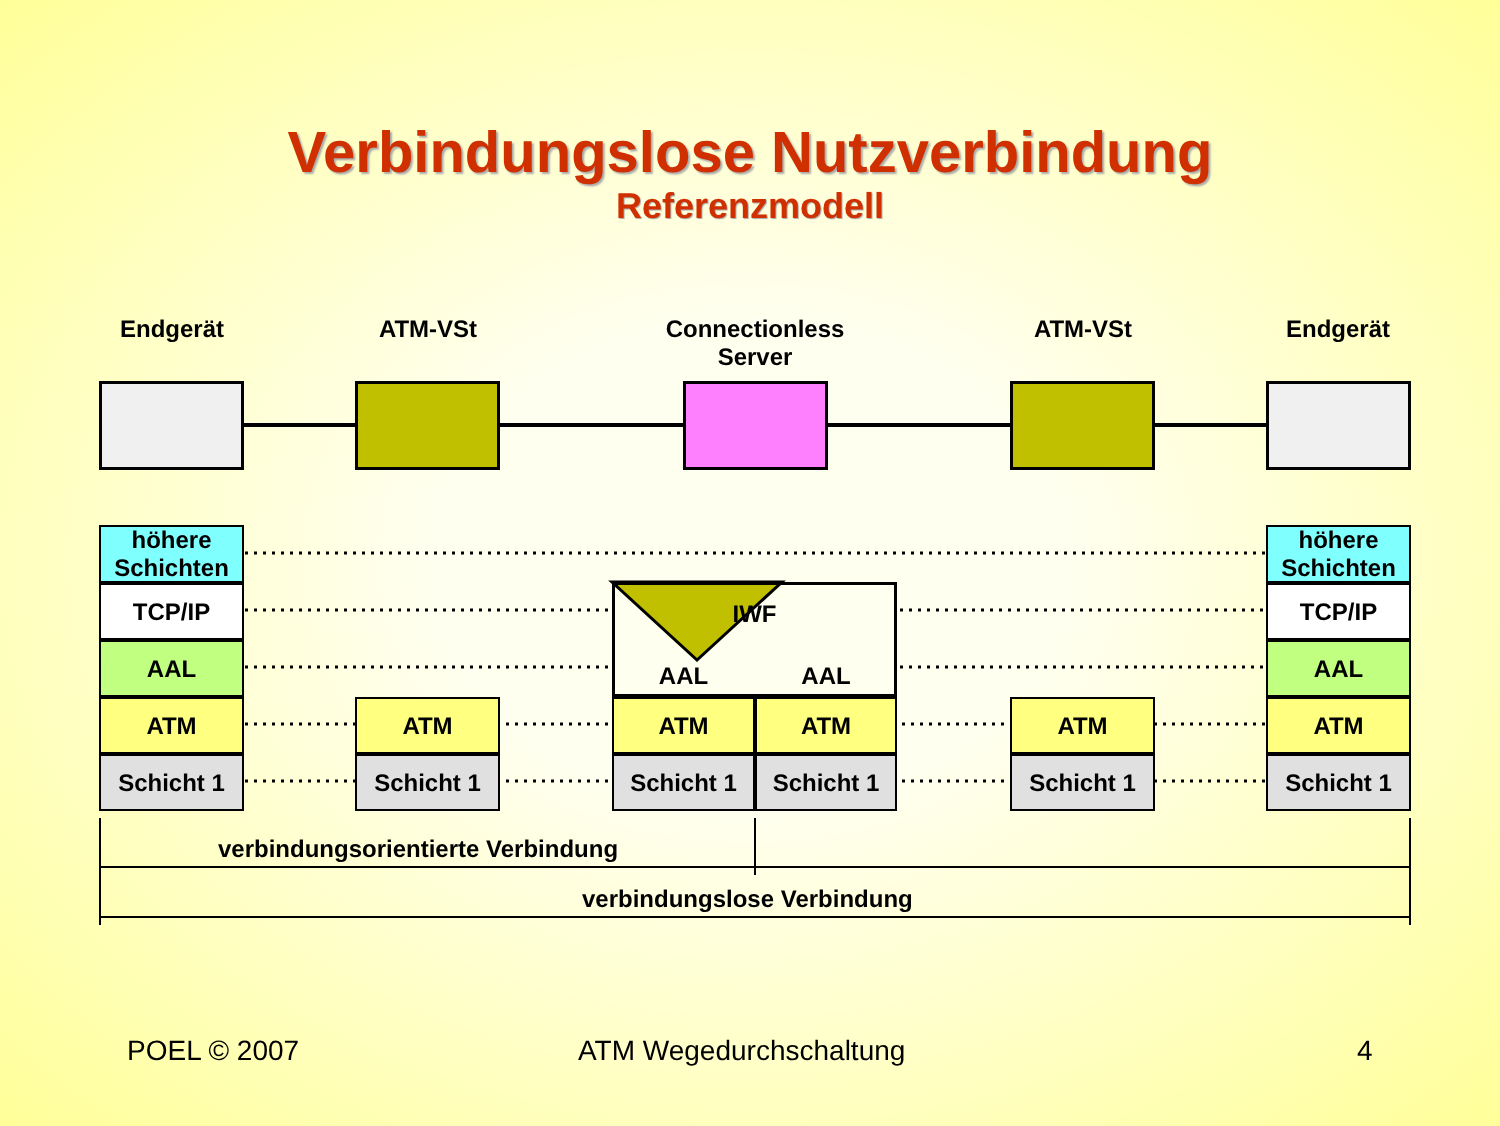Verbindungslose Nutzverbindung
Referenzmodell
Endgerät ATM-VSt
Connectionless Server
ATM-VSt Endgerät
höhere
Schichten
TCP/IP
AAL
ATM
Schicht 1
ATM
Schicht 1
IWF
AAL AAL
ATM ATM
Schicht 1 Schicht 1
ATM
Schicht 1
höhere
Schichten
TCP/IP
AAL
ATM
Schicht 1
verbindungsorientierte Verbindung
verbindungslose Verbindung
POEL © 2007 ATM Wegedurchschaltung 4